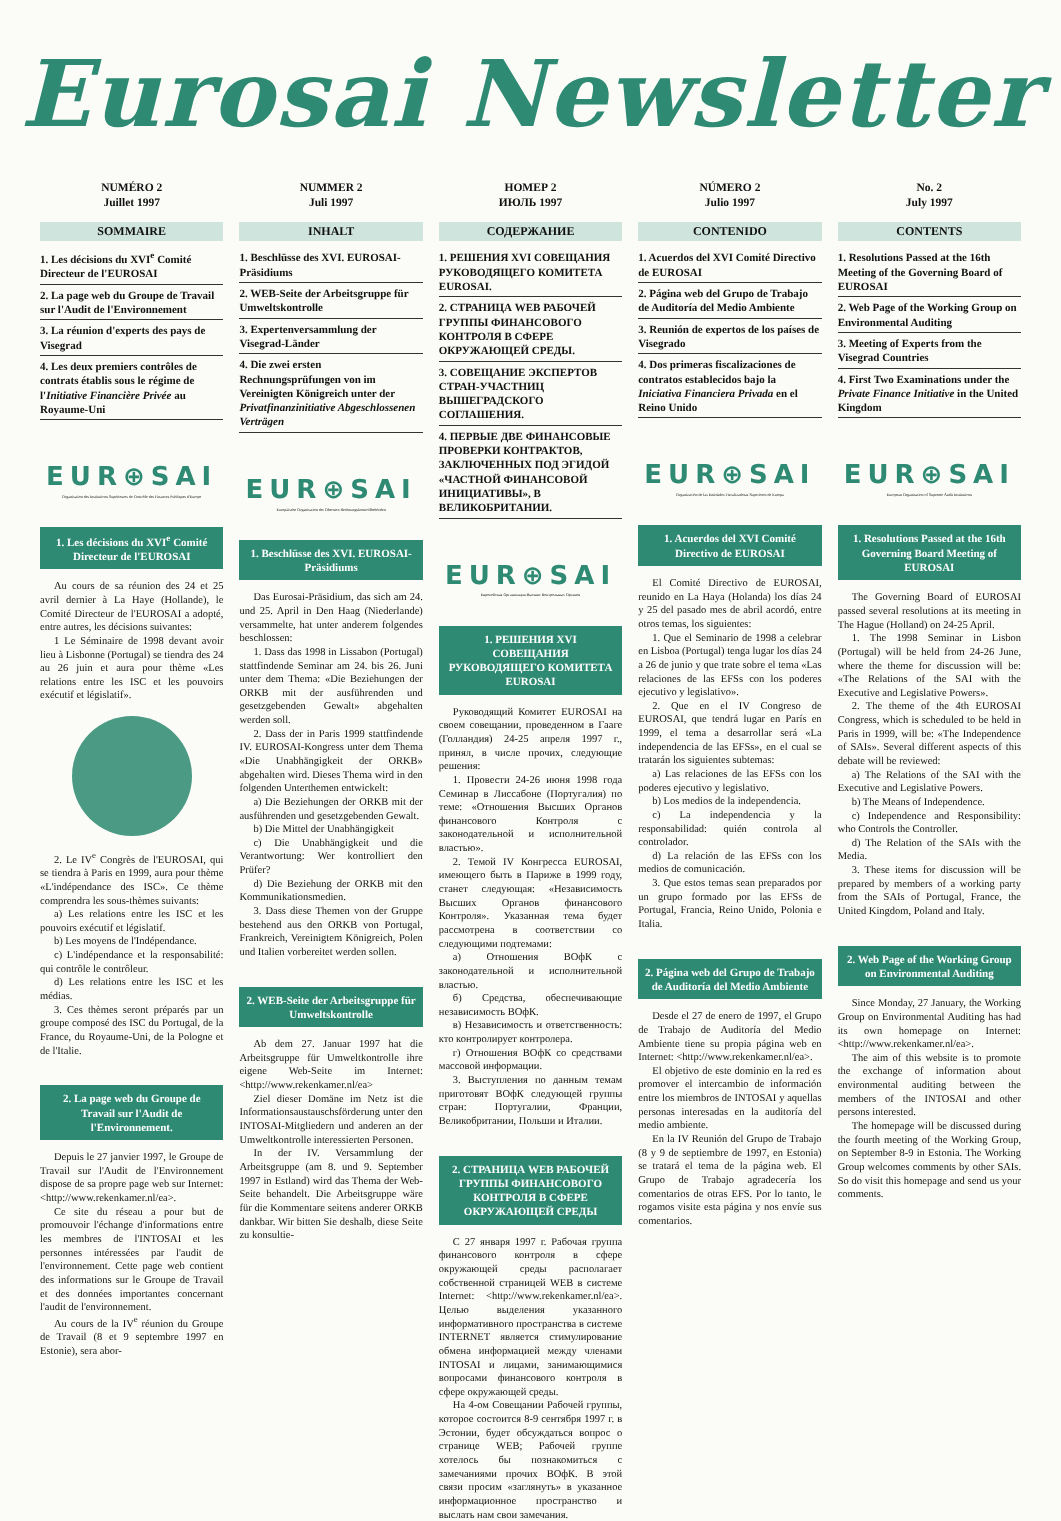Eurosai Newsletter
NUMÉRO 2
Juillet 1997
SOMMAIRE
1. Les décisions du XVI<sup>e</sup> Comité Directeur de l'EUROSAI
2. La page web du Groupe de Travail sur l'Audit de l'Environnement
3. La réunion d'experts des pays de Visegrad
4. Les deux premiers contrôles de contrats établis sous le régime de l'Initiative Financière Privée au Royaume-Uni
EUR⊕SAI
Organisation des Institutions Supérieures de Contrôle des Finances Publiques d'Europe
1. Les décisions du XVI<sup>e</sup> Comité Directeur de l'EUROSAI
Au cours de sa réunion des 24 et 25 avril dernier à La Haye (Hollande), le Comité Directeur de l'EUROSAI a adopté, entre autres, les décisions suivantes:
1 Le Séminaire de 1998 devant avoir lieu à Lisbonne (Portugal) se tiendra des 24 au 26 juin et aura pour thème «Les relations entre les ISC et les pouvoirs exécutif et législatif».
2. Le IV<sup>e</sup> Congrès de l'EUROSAI, qui se tiendra à Paris en 1999, aura pour thème «L'indépendance des ISC». Ce thème comprendra les sous-thèmes suivants:
a) Les relations entre les ISC et les pouvoirs exécutif et législatif.
b) Les moyens de l'Indépendance.
c) L'indépendance et la responsabilité: qui contrôle le contrôleur.
d) Les relations entre les ISC et les médias.
3. Ces thèmes seront préparés par un groupe composé des ISC du Portugal, de la France, du Royaume-Uni, de la Pologne et de l'Italie.
2. La page web du Groupe de Travail sur l'Audit de l'Environnement.
Depuis le 27 janvier 1997, le Groupe de Travail sur l'Audit de l'Environnement dispose de sa propre page web sur Internet: <http://www.rekenkamer.nl/ea>.
Ce site du réseau a pour but de promouvoir l'échange d'informations entre les membres de l'INTOSAI et les personnes intéressées par l'audit de l'environnement. Cette page web contient des informations sur le Groupe de Travail et des données importantes concernant l'audit de l'environnement.
Au cours de la IV<sup>e</sup> réunion du Groupe de Travail (8 et 9 septembre 1997 en Estonie), sera abor-
NUMMER 2
Juli 1997
INHALT
1. Beschlüsse des XVI. EUROSAI-Präsidiums
2. WEB-Seite der Arbeitsgruppe für Umweltskontrolle
3. Expertenversammlung der Visegrad-Länder
4. Die zwei ersten Rechnungsprüfungen von im Vereinigten Königreich unter der Privatfinanzinitiative Abgeschlossenen Verträgen
EUR⊕SAI
Europäische Organisation der Obersten Rechnungskontrollbehörden
1. Beschlüsse des XVI. EUROSAI-Präsidiums
Das Eurosai-Präsidium, das sich am 24. und 25. April in Den Haag (Niederlande) versammelte, hat unter anderem folgendes beschlossen:
1. Dass das 1998 in Lissabon (Portugal) stattfindende Seminar am 24. bis 26. Juni unter dem Thema: «Die Beziehungen der ORKB mit der ausführenden und gesetzgebenden Gewalt» abgehalten werden soll.
2. Dass der in Paris 1999 stattfindende IV. EUROSAI-Kongress unter dem Thema «Die Unabhängigkeit der ORKB» abgehalten wird. Dieses Thema wird in den folgenden Unterthemen entwickelt:
a) Die Beziehungen der ORKB mit der ausführenden und gesetzgebenden Gewalt.
b) Die Mittel der Unabhängigkeit
c) Die Unabhängigkeit und die Verantwortung: Wer kontrolliert den Prüfer?
d) Die Beziehung der ORKB mit den Kommunikationsmedien.
3. Dass diese Themen von der Gruppe bestehend aus den ORKB von Portugal, Frankreich, Vereinigtem Königreich, Polen und Italien vorbereitet werden sollen.
2. WEB-Seite der Arbeitsgruppe für Umweltskontrolle
Ab dem 27. Januar 1997 hat die Arbeitsgruppe für Umweltkontrolle ihre eigene Web-Seite im Internet:<http://www.rekenkamer.nl/ea>
Ziel dieser Domäne im Netz ist die Informationsaustauschsförderung unter den INTOSAI-Mitgliedern und anderen an der Umweltkontrolle interessierten Personen.
In der IV. Versammlung der Arbeitsgruppe (am 8. und 9. September 1997 in Estland) wird das Thema der Web-Seite behandelt. Die Arbeitsgruppe wäre für die Kommentare seitens anderer ORKB dankbar. Wir bitten Sie deshalb, diese Seite zu konsultie-
НОМЕР 2
ИЮЛЬ 1997
СОДЕРЖАНИЕ
1. РЕШЕНИЯ XVI СОВЕЩАНИЯ РУКОВОДЯЩЕГО КОМИТЕТА EUROSAI.
2. СТРАНИЦА WEB РАБОЧЕЙ ГРУППЫ ФИНАНСОВОГО КОНТРОЛЯ В СФЕРЕ ОКРУЖАЮЩЕЙ СРЕДЫ.
3. СОВЕЩАНИЕ ЭКСПЕРТОВ СТРАН-УЧАСТНИЦ ВЫШЕГРАДСКОГО СОГЛАШЕНИЯ.
4. ПЕРВЫЕ ДВЕ ФИНАНСОВЫЕ ПРОВЕРКИ КОНТРАКТОВ, ЗАКЛЮЧЕННЫХ ПОД ЭГИДОЙ «ЧАСТНОЙ ФИНАНСОВОЙ ИНИЦИАТИВЫ», В ВЕЛИКОБРИТАНИИ.
EUR⊕SAI
Европейская Организация Высших Контрольных Органов
1. РЕШЕНИЯ XVI СОВЕЩАНИЯ РУКОВОДЯЩЕГО КОМИТЕТА EUROSAI
Руководящий Комитет EUROSAI на своем совещании, проведенном в Гааге (Голландия) 24-25 апреля 1997 г., принял, в числе прочих, следующие решения:
1. Провести 24-26 июня 1998 года Семинар в Лиссабоне (Португалия) по теме: «Отношения Высших Органов финансового Контроля с законодательной и исполнительной властью».
2. Темой IV Конгресса EUROSAI, имеющего быть в Париже в 1999 году, станет следующая: «Независимость Высших Органов финансового Контроля». Указанная тема будет рассмотрена в соответствии со следующими подтемами:
а) Отношения ВОфК с законодательной и исполнительной властью.
б) Средства, обеспечивающие независимость ВОфК.
в) Независимость и ответственность: кто контролирует контролера.
г) Отношения ВОфК со средствами массовой информации.
3. Выступления по данным темам приготовят ВОфК следующей группы стран: Португалии, Франции, Великобритании, Польши и Италии.
2. СТРАНИЦА WEB РАБОЧЕЙ ГРУППЫ ФИНАНСОВОГО КОНТРОЛЯ В СФЕРЕ ОКРУЖАЮЩЕЙ СРЕДЫ
С 27 января 1997 г. Рабочая группа финансового контроля в сфере окружающей среды располагает собственной страницей WEB в системе Internet: <http://www.rekenkamer.nl/ea>. Целью выделения указанного информативного пространства в системе INTERNET является стимулирование обмена информацией между членами INTOSAI и лицами, занимающимися вопросами финансового контроля в сфере окружающей среды.
На 4-ом Совещании Рабочей группы, которое состоится 8-9 сентября 1997 г. в Эстонии, будет обсуждаться вопрос о странице WEB; Рабочей группе хотелось бы познакомиться с замечаниями прочих ВОфК. В этой связи просим «заглянуть» в указанное информационное пространство и выслать нам свои замечания.
NÚMERO 2
Julio 1997
CONTENIDO
1. Acuerdos del XVI Comité Directivo de EUROSAI
2. Página web del Grupo de Trabajo de Auditoría del Medio Ambiente
3. Reunión de expertos de los países de Visegrado
4. Dos primeras fiscalizaciones de contratos establecidos bajo la Iniciativa Financiera Privada en el Reino Unido
EUR⊕SAI
Organización de las Entidades Fiscalizadoras Superiores de Europa
1. Acuerdos del XVI Comité Directivo de EUROSAI
El Comité Directivo de EUROSAI, reunido en La Haya (Holanda) los días 24 y 25 del pasado mes de abril acordó, entre otros temas, los siguientes:
1. Que el Seminario de 1998 a celebrar en Lisboa (Portugal) tenga lugar los días 24 a 26 de junio y que trate sobre el tema «Las relaciones de las EFSs con los poderes ejecutivo y legislativo».
2. Que en el IV Congreso de EUROSAI, que tendrá lugar en París en 1999, el tema a desarrollar será «La independencia de las EFSs», en el cual se tratarán los siguientes subtemas:
a) Las relaciones de las EFSs con los poderes ejecutivo y legislativo.
b) Los medios de la independencia.
c) La independencia y la responsabilidad: quién controla al controlador.
d) La relación de las EFSs con los medios de comunicación.
3. Que estos temas sean preparados por un grupo formado por las EFSs de Portugal, Francia, Reino Unido, Polonia e Italia.
2. Página web del Grupo de Trabajo de Auditoría del Medio Ambiente
Desde el 27 de enero de 1997, el Grupo de Trabajo de Auditoría del Medio Ambiente tiene su propia página web en Internet: <http://www.rekenkamer.nl/ea>.
El objetivo de este dominio en la red es promover el intercambio de información entre los miembros de INTOSAI y aquellas personas interesadas en la auditoría del medio ambiente.
En la IV Reunión del Grupo de Trabajo (8 y 9 de septiembre de 1997, en Estonia) se tratará el tema de la página web. El Grupo de Trabajo agradecería los comentarios de otras EFS. Por lo tanto, le rogamos visite esta página y nos envíe sus comentarios.
No. 2
July 1997
CONTENTS
1. Resolutions Passed at the 16th Meeting of the Governing Board of EUROSAI
2. Web Page of the Working Group on Environmental Auditing
3. Meeting of Experts from the Visegrad Countries
4. First Two Examinations under the Private Finance Initiative in the United Kingdom
EUR⊕SAI
European Organisation of Supreme Audit Institutions
1. Resolutions Passed at the 16th Governing Board Meeting of EUROSAI
The Governing Board of EUROSAI passed several resolutions at its meeting in The Hague (Holland) on 24-25 April.
1. The 1998 Seminar in Lisbon (Portugal) will be held from 24-26 June, where the theme for discussion will be: «The Relations of the SAI with the Executive and Legislative Powers».
2. The theme of the 4th EUROSAI Congress, which is scheduled to be held in Paris in 1999, will be: «The Independence of SAIs». Several different aspects of this debate will be reviewed:
a) The Relations of the SAI with the Executive and Legislative Powers.
b) The Means of Independence.
c) Independence and Responsibility: who Controls the Controller.
d) The Relation of the SAIs with the Media.
3. These items for discussion will be prepared by members of a working party from the SAIs of Portugal, France, the United Kingdom, Poland and Italy.
2. Web Page of the Working Group on Environmental Auditing
Since Monday, 27 January, the Working Group on Environmental Auditing has had its own homepage on Internet: <http://www.rekenkamer.nl/ea>.
The aim of this website is to promote the exchange of information about environmental auditing between the members of the INTOSAI and other persons interested.
The homepage will be discussed during the fourth meeting of the Working Group, on September 8-9 in Estonia. The Working Group welcomes comments by other SAIs. So do visit this homepage and send us your comments.